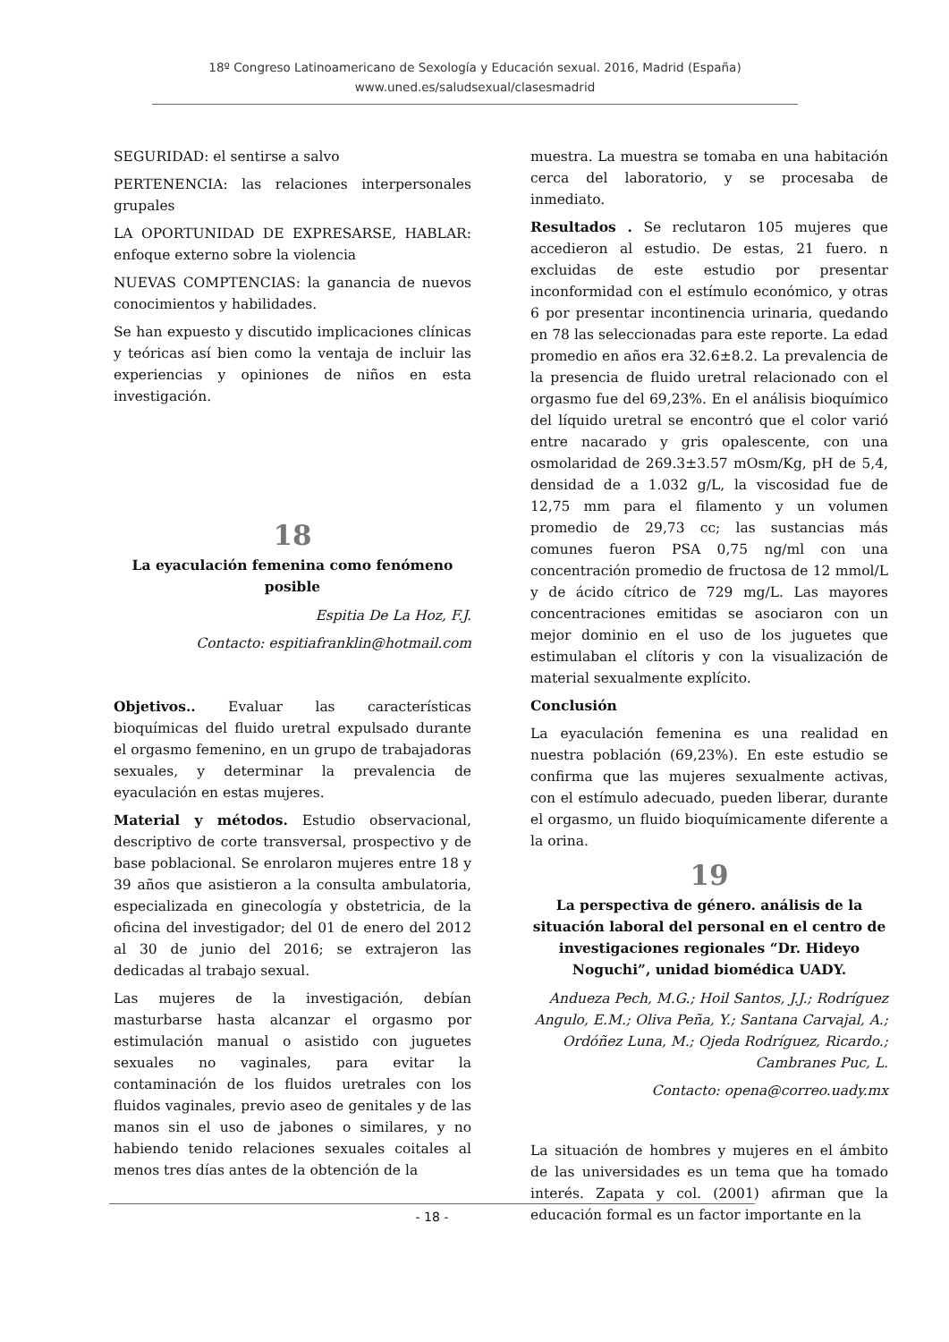18º Congreso Latinoamericano de Sexología y Educación sexual. 2016, Madrid (España)
www.uned.es/saludsexual/clasesmadrid
SEGURIDAD: el sentirse a salvo
PERTENENCIA: las relaciones interpersonales grupales
LA OPORTUNIDAD DE EXPRESARSE, HABLAR: enfoque externo sobre la violencia
NUEVAS COMPTENCIAS: la ganancia de nuevos conocimientos y habilidades.
Se han expuesto y discutido implicaciones clínicas y teóricas así bien como la ventaja de incluir las experiencias y opiniones de niños en esta investigación.
18
La eyaculación femenina como fenómeno posible
Espitia De La Hoz, F.J.
Contacto: espitiafranklin@hotmail.com
Objetivos.. Evaluar las características bioquímicas del fluido uretral expulsado durante el orgasmo femenino, en un grupo de trabajadoras sexuales, y determinar la prevalencia de eyaculación en estas mujeres.
Material y métodos. Estudio observacional, descriptivo de corte transversal, prospectivo y de base poblacional. Se enrolaron mujeres entre 18 y 39 años que asistieron a la consulta ambulatoria, especializada en ginecología y obstetricia, de la oficina del investigador; del 01 de enero del 2012 al 30 de junio del 2016; se extrajeron las dedicadas al trabajo sexual.
Las mujeres de la investigación, debían masturbarse hasta alcanzar el orgasmo por estimulación manual o asistido con juguetes sexuales no vaginales, para evitar la contaminación de los fluidos uretrales con los fluidos vaginales, previo aseo de genitales y de las manos sin el uso de jabones o similares, y no habiendo tenido relaciones sexuales coitales al menos tres días antes de la obtención de la
muestra. La muestra se tomaba en una habitación cerca del laboratorio, y se procesaba de inmediato.
Resultados . Se reclutaron 105 mujeres que accedieron al estudio. De estas, 21 fuero. n excluidas de este estudio por presentar inconformidad con el estímulo económico, y otras 6 por presentar incontinencia urinaria, quedando en 78 las seleccionadas para este reporte. La edad promedio en años era 32.6±8.2. La prevalencia de la presencia de fluido uretral relacionado con el orgasmo fue del 69,23%. En el análisis bioquímico del líquido uretral se encontró que el color varió entre nacarado y gris opalescente, con una osmolaridad de 269.3±3.57 mOsm/Kg, pH de 5,4, densidad de a 1.032 g/L, la viscosidad fue de 12,75 mm para el filamento y un volumen promedio de 29,73 cc; las sustancias más comunes fueron PSA 0,75 ng/ml con una concentración promedio de fructosa de 12 mmol/L y de ácido cítrico de 729 mg/L. Las mayores concentraciones emitidas se asociaron con un mejor dominio en el uso de los juguetes que estimulaban el clítoris y con la visualización de material sexualmente explícito.
Conclusión
La eyaculación femenina es una realidad en nuestra población (69,23%). En este estudio se confirma que las mujeres sexualmente activas, con el estímulo adecuado, pueden liberar, durante el orgasmo, un fluido bioquímicamente diferente a la orina.
19
La perspectiva de género. análisis de la situación laboral del personal en el centro de investigaciones regionales “Dr. Hideyo Noguchi”, unidad biomédica UADY.
Andueza Pech, M.G.; Hoil Santos, J.J.; Rodríguez Angulo, E.M.; Oliva Peña, Y.; Santana Carvajal, A.; Ordóñez Luna, M.; Ojeda Rodríguez, Ricardo.; Cambranes Puc, L.
Contacto: opena@correo.uady.mx
La situación de hombres y mujeres en el ámbito de las universidades es un tema que ha tomado interés. Zapata y col. (2001) afirman que la educación formal es un factor importante en la
- 18 -